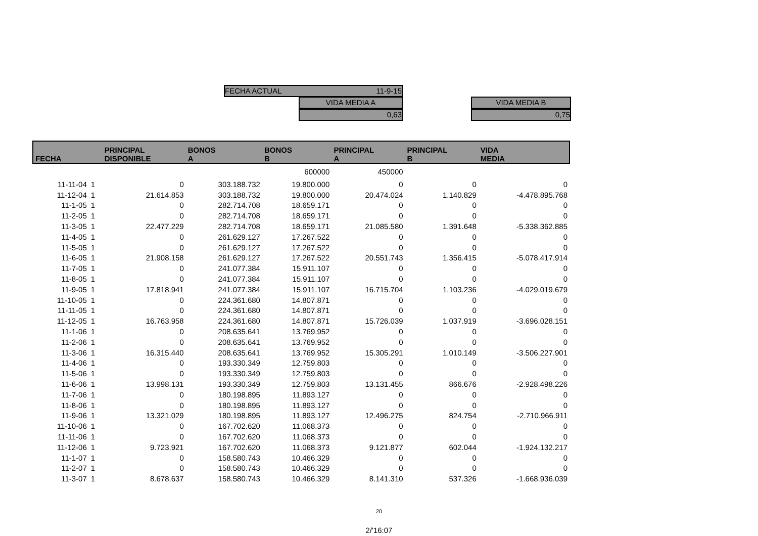FECHA ACTUAL 11-9-15
VIDA MEDIA A
0,63
VIDA MEDIA B
0,75
| FECHA | | PRINCIPAL DISPONIBLE | BONOS A | BONOS B | PRINCIPAL A | PRINCIPAL B | VIDA MEDIA |
| --- | --- | --- | --- | --- | --- | --- | --- |
| | | | | 600000 | 450000 | | |
| 11-11-04 | 1 | 0 | 303.188.732 | 19.800.000 | 0 | 0 | 0 |
| 11-12-04 | 1 | 21.614.853 | 303.188.732 | 19.800.000 | 20.474.024 | 1.140.829 | -4.478.895.768 |
| 11-1-05 | 1 | 0 | 282.714.708 | 18.659.171 | 0 | 0 | 0 |
| 11-2-05 | 1 | 0 | 282.714.708 | 18.659.171 | 0 | 0 | 0 |
| 11-3-05 | 1 | 22.477.229 | 282.714.708 | 18.659.171 | 21.085.580 | 1.391.648 | -5.338.362.885 |
| 11-4-05 | 1 | 0 | 261.629.127 | 17.267.522 | 0 | 0 | 0 |
| 11-5-05 | 1 | 0 | 261.629.127 | 17.267.522 | 0 | 0 | 0 |
| 11-6-05 | 1 | 21.908.158 | 261.629.127 | 17.267.522 | 20.551.743 | 1.356.415 | -5.078.417.914 |
| 11-7-05 | 1 | 0 | 241.077.384 | 15.911.107 | 0 | 0 | 0 |
| 11-8-05 | 1 | 0 | 241.077.384 | 15.911.107 | 0 | 0 | 0 |
| 11-9-05 | 1 | 17.818.941 | 241.077.384 | 15.911.107 | 16.715.704 | 1.103.236 | -4.029.019.679 |
| 11-10-05 | 1 | 0 | 224.361.680 | 14.807.871 | 0 | 0 | 0 |
| 11-11-05 | 1 | 0 | 224.361.680 | 14.807.871 | 0 | 0 | 0 |
| 11-12-05 | 1 | 16.763.958 | 224.361.680 | 14.807.871 | 15.726.039 | 1.037.919 | -3.696.028.151 |
| 11-1-06 | 1 | 0 | 208.635.641 | 13.769.952 | 0 | 0 | 0 |
| 11-2-06 | 1 | 0 | 208.635.641 | 13.769.952 | 0 | 0 | 0 |
| 11-3-06 | 1 | 16.315.440 | 208.635.641 | 13.769.952 | 15.305.291 | 1.010.149 | -3.506.227.901 |
| 11-4-06 | 1 | 0 | 193.330.349 | 12.759.803 | 0 | 0 | 0 |
| 11-5-06 | 1 | 0 | 193.330.349 | 12.759.803 | 0 | 0 | 0 |
| 11-6-06 | 1 | 13.998.131 | 193.330.349 | 12.759.803 | 13.131.455 | 866.676 | -2.928.498.226 |
| 11-7-06 | 1 | 0 | 180.198.895 | 11.893.127 | 0 | 0 | 0 |
| 11-8-06 | 1 | 0 | 180.198.895 | 11.893.127 | 0 | 0 | 0 |
| 11-9-06 | 1 | 13.321.029 | 180.198.895 | 11.893.127 | 12.496.275 | 824.754 | -2.710.966.911 |
| 11-10-06 | 1 | 0 | 167.702.620 | 11.068.373 | 0 | 0 | 0 |
| 11-11-06 | 1 | 0 | 167.702.620 | 11.068.373 | 0 | 0 | 0 |
| 11-12-06 | 1 | 9.723.921 | 167.702.620 | 11.068.373 | 9.121.877 | 602.044 | -1.924.132.217 |
| 11-1-07 | 1 | 0 | 158.580.743 | 10.466.329 | 0 | 0 | 0 |
| 11-2-07 | 1 | 0 | 158.580.743 | 10.466.329 | 0 | 0 | 0 |
| 11-3-07 | 1 | 8.678.637 | 158.580.743 | 10.466.329 | 8.141.310 | 537.326 | -1.668.936.039 |
20
2/'16:07